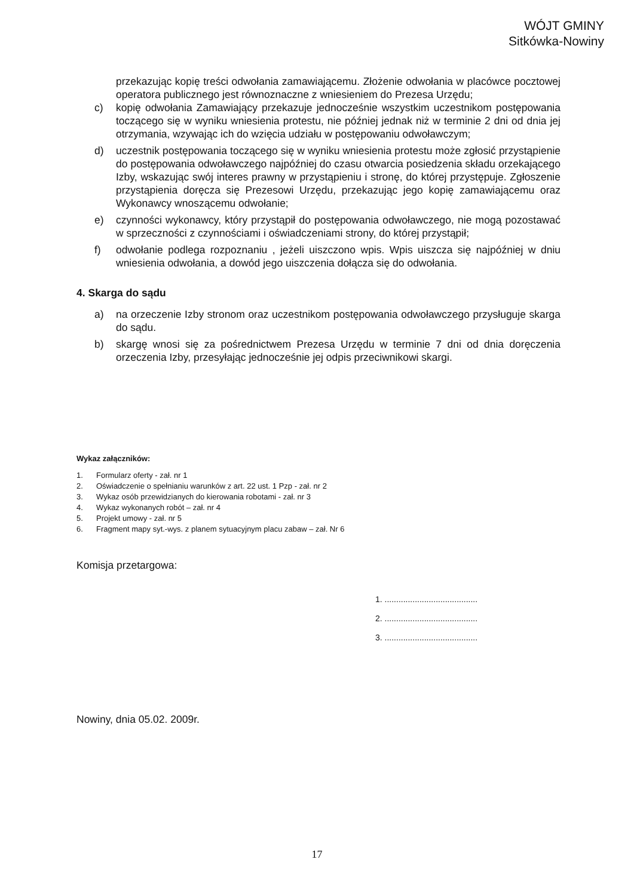WÓJT GMINY
Sitkówka-Nowiny
przekazując kopię treści odwołania zamawiającemu. Złożenie odwołania w placówce pocztowej operatora publicznego jest równoznaczne z wniesieniem do Prezesa Urzędu;
c) kopię odwołania Zamawiający przekazuje jednocześnie wszystkim uczestnikom postępowania toczącego się w wyniku wniesienia protestu, nie później jednak niż w terminie 2 dni od dnia jej otrzymania, wzywając ich do wzięcia udziału w postępowaniu odwoławczym;
d) uczestnik postępowania toczącego się w wyniku wniesienia protestu może zgłosić przystąpienie do postępowania odwoławczego najpóźniej do czasu otwarcia posiedzenia składu orzekającego Izby, wskazując swój interes prawny w przystąpieniu i stronę, do której przystępuje. Zgłoszenie przystąpienia doręcza się Prezesowi Urzędu, przekazując jego kopię zamawiającemu oraz Wykonawcy wnoszącemu odwołanie;
e) czynności wykonawcy, który przystąpił do postępowania odwoławczego, nie mogą pozostawać w sprzeczności z czynnościami i oświadczeniami strony, do której przystąpił;
f) odwołanie podlega rozpoznaniu , jeżeli uiszczono wpis. Wpis uiszcza się najpóźniej w dniu wniesienia odwołania, a dowód jego uiszczenia dołącza się do odwołania.
4. Skarga do sądu
a) na orzeczenie Izby stronom oraz uczestnikom postępowania odwoławczego przysługuje skarga do sądu.
b) skargę wnosi się za pośrednictwem Prezesa Urzędu w terminie 7 dni od dnia doręczenia orzeczenia Izby, przesyłając jednocześnie jej odpis przeciwnikowi skargi.
Wykaz załączników:
1. Formularz oferty - zał. nr 1
2. Oświadczenie o spełnianiu warunków z art. 22 ust. 1 Pzp - zał. nr 2
3. Wykaz osób przewidzianych do kierowania robotami - zał. nr 3
4. Wykaz wykonanych robót – zał. nr 4
5. Projekt umowy - zał. nr 5
6. Fragment mapy syt.-wys. z planem sytuacyjnym placu zabaw – zał. Nr 6
Komisja przetargowa:
1. ........................................
2. ........................................
3. ........................................
Nowiny, dnia 05.02. 2009r.
17